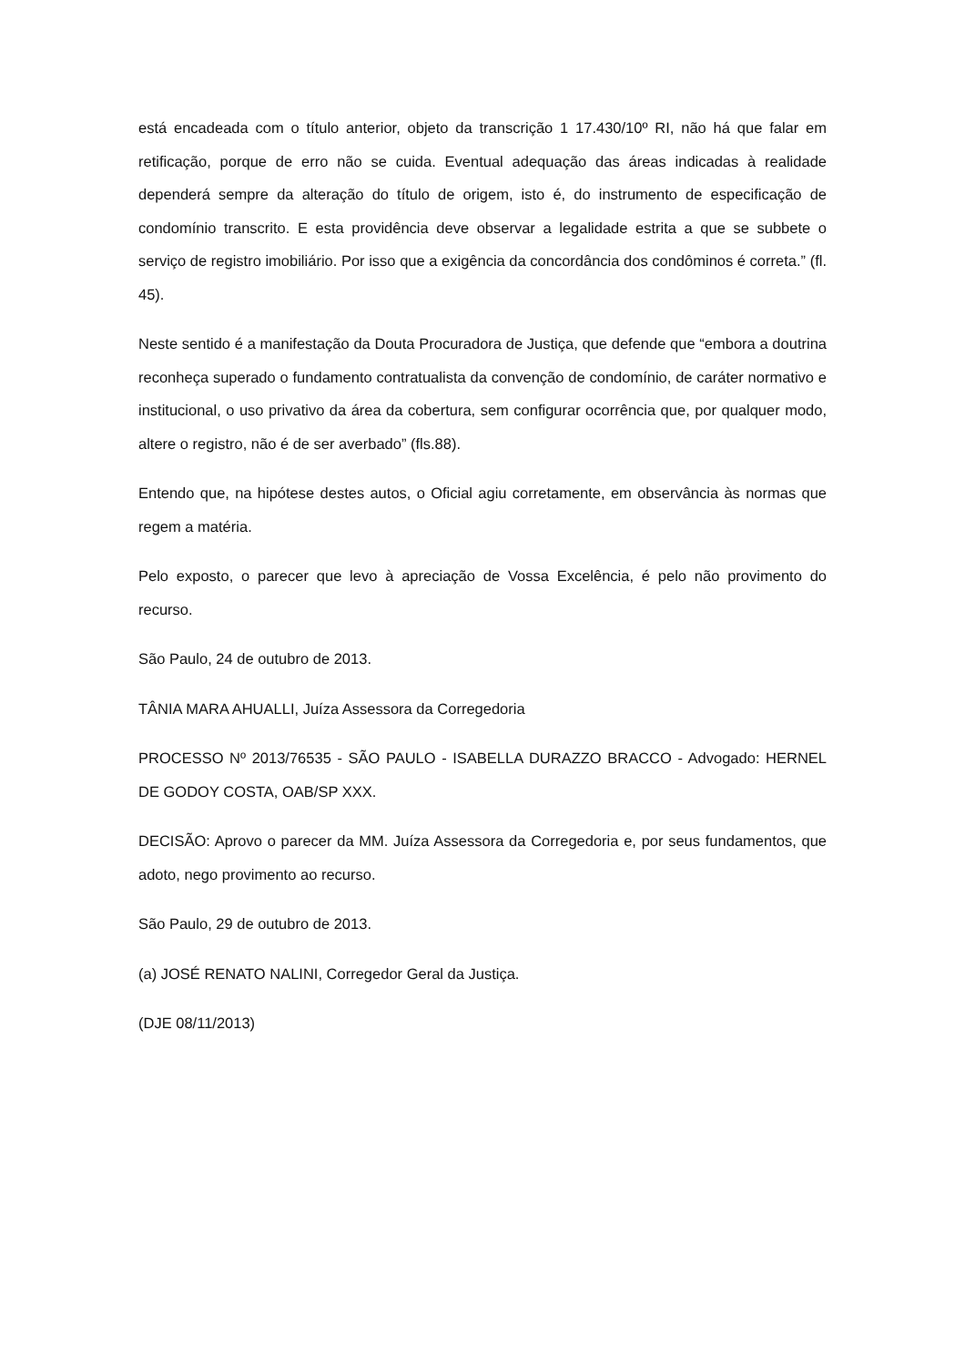está encadeada com o título anterior, objeto da transcrição 1 17.430/10º RI, não há que falar em retificação, porque de erro não se cuida. Eventual adequação das áreas indicadas à realidade dependerá sempre da alteração do título de origem, isto é, do instrumento de especificação de condomínio transcrito. E esta providência deve observar a legalidade estrita a que se subbete o serviço de registro imobiliário. Por isso que a exigência da concordância dos condôminos é correta.” (fl. 45).
Neste sentido é a manifestação da Douta Procuradora de Justiça, que defende que “embora a doutrina reconheça superado o fundamento contratualista da convenção de condomínio, de caráter normativo e institucional, o uso privativo da área da cobertura, sem configurar ocorrência que, por qualquer modo, altere o registro, não é de ser averbado” (fls.88).
Entendo que, na hipótese destes autos, o Oficial agiu corretamente, em observância às normas que regem a matéria.
Pelo exposto, o parecer que levo à apreciação de Vossa Excelência, é pelo não provimento do recurso.
São Paulo, 24 de outubro de 2013.
TÂNIA MARA AHUALLI, Juíza Assessora da Corregedoria
PROCESSO Nº 2013/76535 - SÃO PAULO - ISABELLA DURAZZO BRACCO - Advogado: HERNEL DE GODOY COSTA, OAB/SP XXX.
DECISÃO: Aprovo o parecer da MM. Juíza Assessora da Corregedoria e, por seus fundamentos, que adoto, nego provimento ao recurso.
São Paulo, 29 de outubro de 2013.
(a) JOSÉ RENATO NALINI, Corregedor Geral da Justiça.
(DJE 08/11/2013)